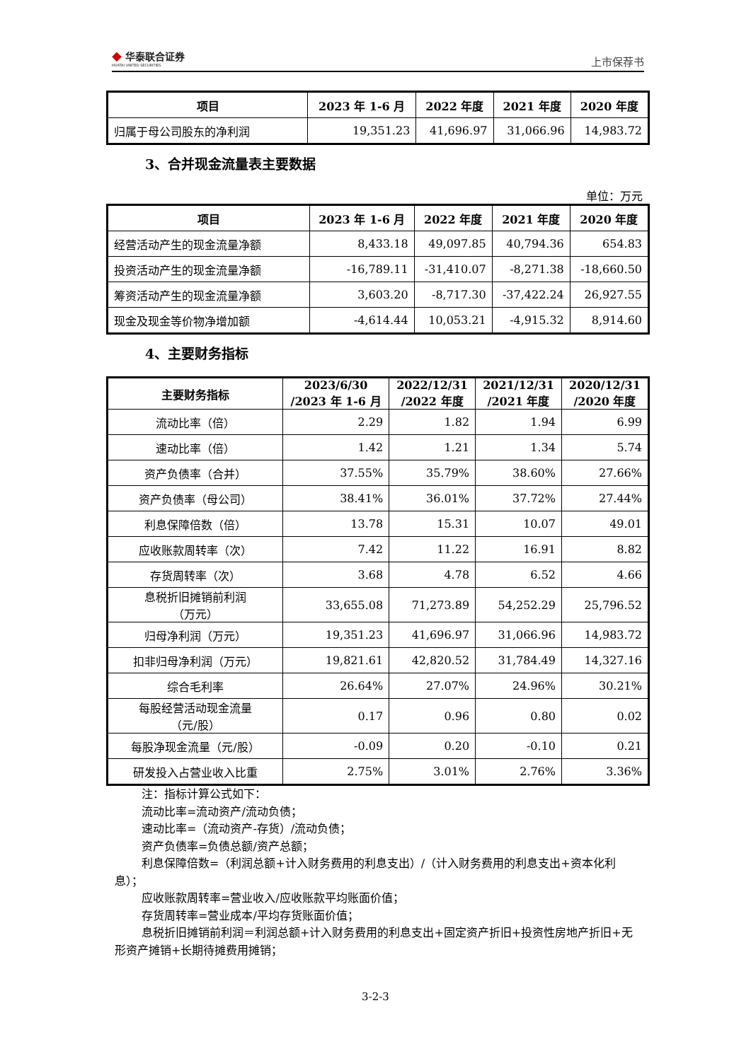◆ 华泰联合证券
HUATAI UNITED SECURITIES
上市保荐书
| 项目 | 2023 年 1-6 月 | 2022 年度 | 2021 年度 | 2020 年度 |
| --- | --- | --- | --- | --- |
| 归属于母公司股东的净利润 | 19,351.23 | 41,696.97 | 31,066.96 | 14,983.72 |
3、合并现金流量表主要数据
单位：万元
| 项目 | 2023 年 1-6 月 | 2022 年度 | 2021 年度 | 2020 年度 |
| --- | --- | --- | --- | --- |
| 经营活动产生的现金流量净额 | 8,433.18 | 49,097.85 | 40,794.36 | 654.83 |
| 投资活动产生的现金流量净额 | -16,789.11 | -31,410.07 | -8,271.38 | -18,660.50 |
| 筹资活动产生的现金流量净额 | 3,603.20 | -8,717.30 | -37,422.24 | 26,927.55 |
| 现金及现金等价物净增加额 | -4,614.44 | 10,053.21 | -4,915.32 | 8,914.60 |
4、主要财务指标
| 主要财务指标 | 2023/6/30 /2023 年 1-6 月 | 2022/12/31 /2022 年度 | 2021/12/31 /2021 年度 | 2020/12/31 /2020 年度 |
| --- | --- | --- | --- | --- |
| 流动比率（倍） | 2.29 | 1.82 | 1.94 | 6.99 |
| 速动比率（倍） | 1.42 | 1.21 | 1.34 | 5.74 |
| 资产负债率（合并） | 37.55% | 35.79% | 38.60% | 27.66% |
| 资产负债率（母公司） | 38.41% | 36.01% | 37.72% | 27.44% |
| 利息保障倍数（倍） | 13.78 | 15.31 | 10.07 | 49.01 |
| 应收账款周转率（次） | 7.42 | 11.22 | 16.91 | 8.82 |
| 存货周转率（次） | 3.68 | 4.78 | 6.52 | 4.66 |
| 息税折旧摊销前利润 （万元） | 33,655.08 | 71,273.89 | 54,252.29 | 25,796.52 |
| 归母净利润（万元） | 19,351.23 | 41,696.97 | 31,066.96 | 14,983.72 |
| 扣非归母净利润（万元） | 19,821.61 | 42,820.52 | 31,784.49 | 14,327.16 |
| 综合毛利率 | 26.64% | 27.07% | 24.96% | 30.21% |
| 每股经营活动现金流量 （元/股） | 0.17 | 0.96 | 0.80 | 0.02 |
| 每股净现金流量（元/股） | -0.09 | 0.20 | -0.10 | 0.21 |
| 研发投入占营业收入比重 | 2.75% | 3.01% | 2.76% | 3.36% |
注：指标计算公式如下：
流动比率=流动资产/流动负债；
速动比率=（流动资产-存货）/流动负债；
资产负债率=负债总额/资产总额；
利息保障倍数=（利润总额+计入财务费用的利息支出）/（计入财务费用的利息支出+资本化利息）；
应收账款周转率=营业收入/应收账款平均账面价值；
存货周转率=营业成本/平均存货账面价值；
息税折旧摊销前利润＝利润总额+计入财务费用的利息支出+固定资产折旧+投资性房地产折旧+无形资产摊销+长期待摊费用摊销；
3-2-3